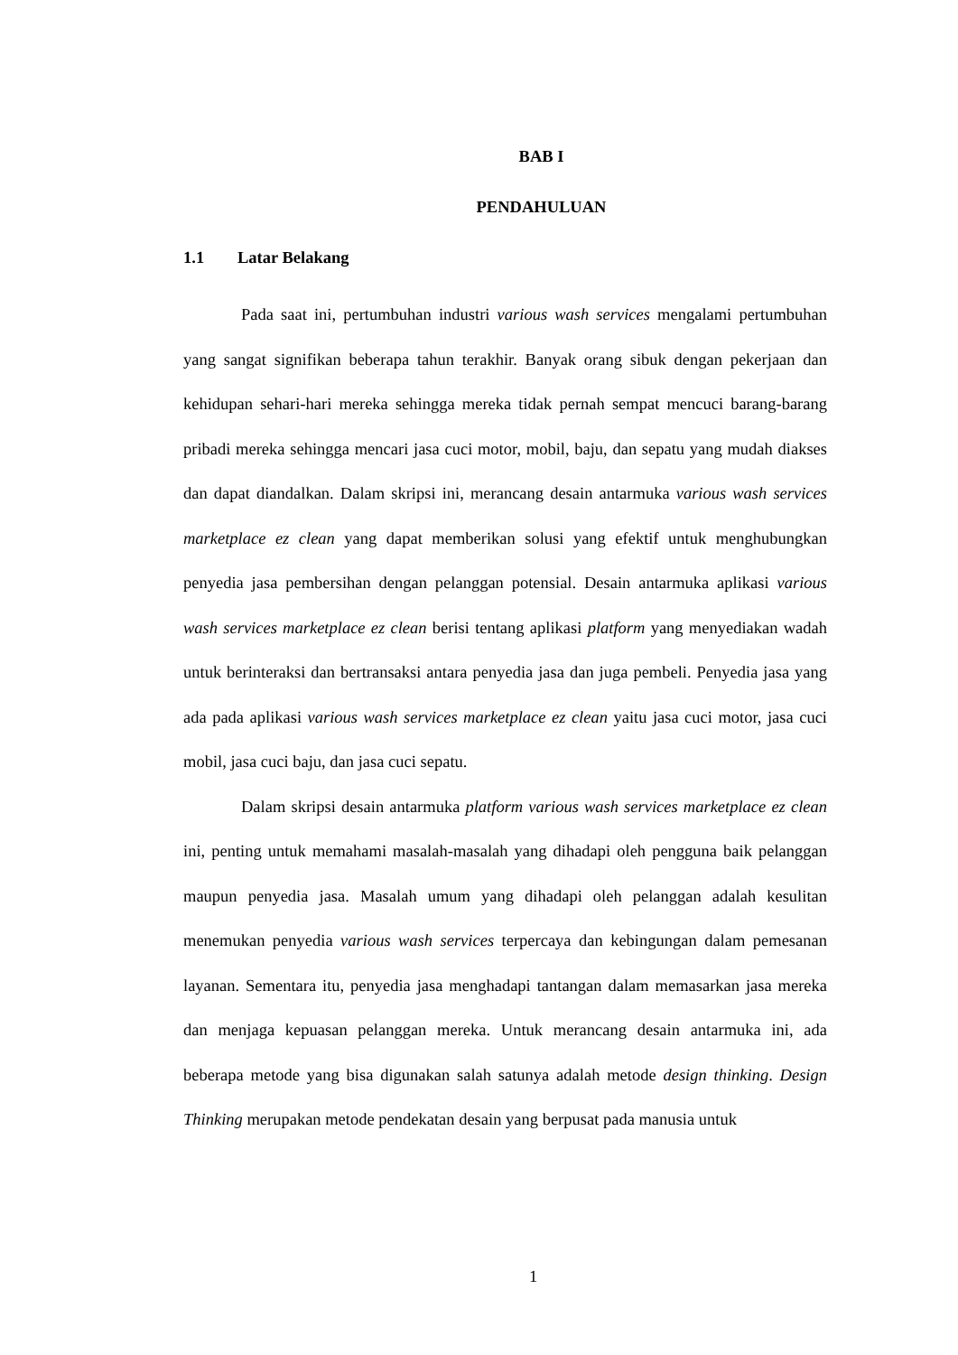BAB I
PENDAHULUAN
1.1 Latar Belakang
Pada saat ini, pertumbuhan industri various wash services mengalami pertumbuhan yang sangat signifikan beberapa tahun terakhir. Banyak orang sibuk dengan pekerjaan dan kehidupan sehari-hari mereka sehingga mereka tidak pernah sempat mencuci barang-barang pribadi mereka sehingga mencari jasa cuci motor, mobil, baju, dan sepatu yang mudah diakses dan dapat diandalkan. Dalam skripsi ini, merancang desain antarmuka various wash services marketplace ez clean yang dapat memberikan solusi yang efektif untuk menghubungkan penyedia jasa pembersihan dengan pelanggan potensial. Desain antarmuka aplikasi various wash services marketplace ez clean berisi tentang aplikasi platform yang menyediakan wadah untuk berinteraksi dan bertransaksi antara penyedia jasa dan juga pembeli. Penyedia jasa yang ada pada aplikasi various wash services marketplace ez clean yaitu jasa cuci motor, jasa cuci mobil, jasa cuci baju, dan jasa cuci sepatu.
Dalam skripsi desain antarmuka platform various wash services marketplace ez clean ini, penting untuk memahami masalah-masalah yang dihadapi oleh pengguna baik pelanggan maupun penyedia jasa. Masalah umum yang dihadapi oleh pelanggan adalah kesulitan menemukan penyedia various wash services terpercaya dan kebingungan dalam pemesanan layanan. Sementara itu, penyedia jasa menghadapi tantangan dalam memasarkan jasa mereka dan menjaga kepuasan pelanggan mereka. Untuk merancang desain antarmuka ini, ada beberapa metode yang bisa digunakan salah satunya adalah metode design thinking. Design Thinking merupakan metode pendekatan desain yang berpusat pada manusia untuk
1